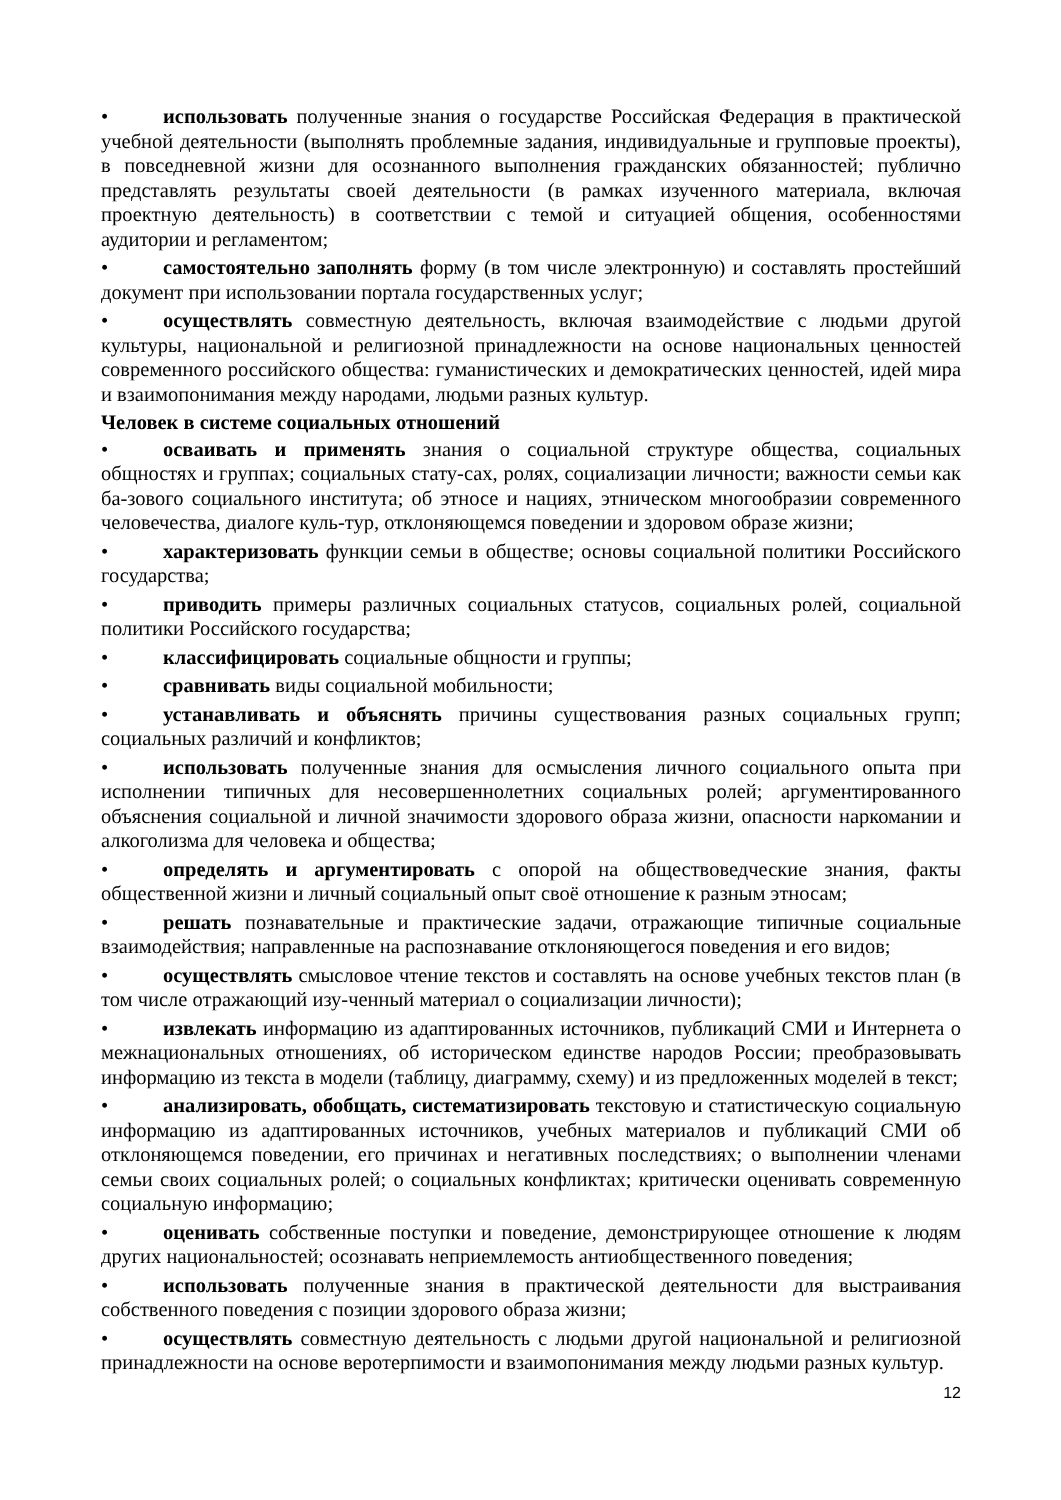• использовать полученные знания о государстве Российская Федерация в практической учебной деятельности (выполнять проблемные задания, индивидуальные и групповые проекты), в повседневной жизни для осознанного выполнения гражданских обязанностей; публично представлять результаты своей деятельности (в рамках изученного материала, включая проектную деятельность) в соответствии с темой и ситуацией общения, особенностями аудитории и регламентом;
• самостоятельно заполнять форму (в том числе электронную) и составлять простейший документ при использовании портала государственных услуг;
• осуществлять совместную деятельность, включая взаимодействие с людьми другой культуры, национальной и религиозной принадлежности на основе национальных ценностей современного российского общества: гуманистических и демократических ценностей, идей мира и взаимопонимания между народами, людьми разных культур.
Человек в системе социальных отношений
• осваивать и применять знания о социальной структуре общества, социальных общностях и группах; социальных стату-сах, ролях, социализации личности; важности семьи как ба-зового социального института; об этносе и нациях, этническом многообразии современного человечества, диалоге куль-тур, отклоняющемся поведении и здоровом образе жизни;
• характеризовать функции семьи в обществе; основы социальной политики Российского государства;
• приводить примеры различных социальных статусов, социальных ролей, социальной политики Российского государства;
• классифицировать социальные общности и группы;
• сравнивать виды социальной мобильности;
• устанавливать и объяснять причины существования разных социальных групп; социальных различий и конфликтов;
• использовать полученные знания для осмысления личного социального опыта при исполнении типичных для несовершеннолетних социальных ролей; аргументированного объяснения социальной и личной значимости здорового образа жизни, опасности наркомании и алкоголизма для человека и общества;
• определять и аргументировать с опорой на обществоведческие знания, факты общественной жизни и личный социальный опыт своё отношение к разным этносам;
• решать познавательные и практические задачи, отражающие типичные социальные взаимодействия; направленные на распознавание отклоняющегося поведения и его видов;
• осуществлять смысловое чтение текстов и составлять на основе учебных текстов план (в том числе отражающий изу-ченный материал о социализации личности);
• извлекать информацию из адаптированных источников, публикаций СМИ и Интернета о межнациональных отношениях, об историческом единстве народов России; преобразовывать информацию из текста в модели (таблицу, диаграмму, схему) и из предложенных моделей в текст;
• анализировать, обобщать, систематизировать текстовую и статистическую социальную информацию из адаптированных источников, учебных материалов и публикаций СМИ об отклоняющемся поведении, его причинах и негативных последствиях; о выполнении членами семьи своих социальных ролей; о социальных конфликтах; критически оценивать современную социальную информацию;
• оценивать собственные поступки и поведение, демонстрирующее отношение к людям других национальностей; осознавать неприемлемость антиобщественного поведения;
• использовать полученные знания в практической деятельности для выстраивания собственного поведения с позиции здорового образа жизни;
• осуществлять совместную деятельность с людьми другой национальной и религиозной принадлежности на основе веротерпимости и взаимопонимания между людьми разных культур.
12